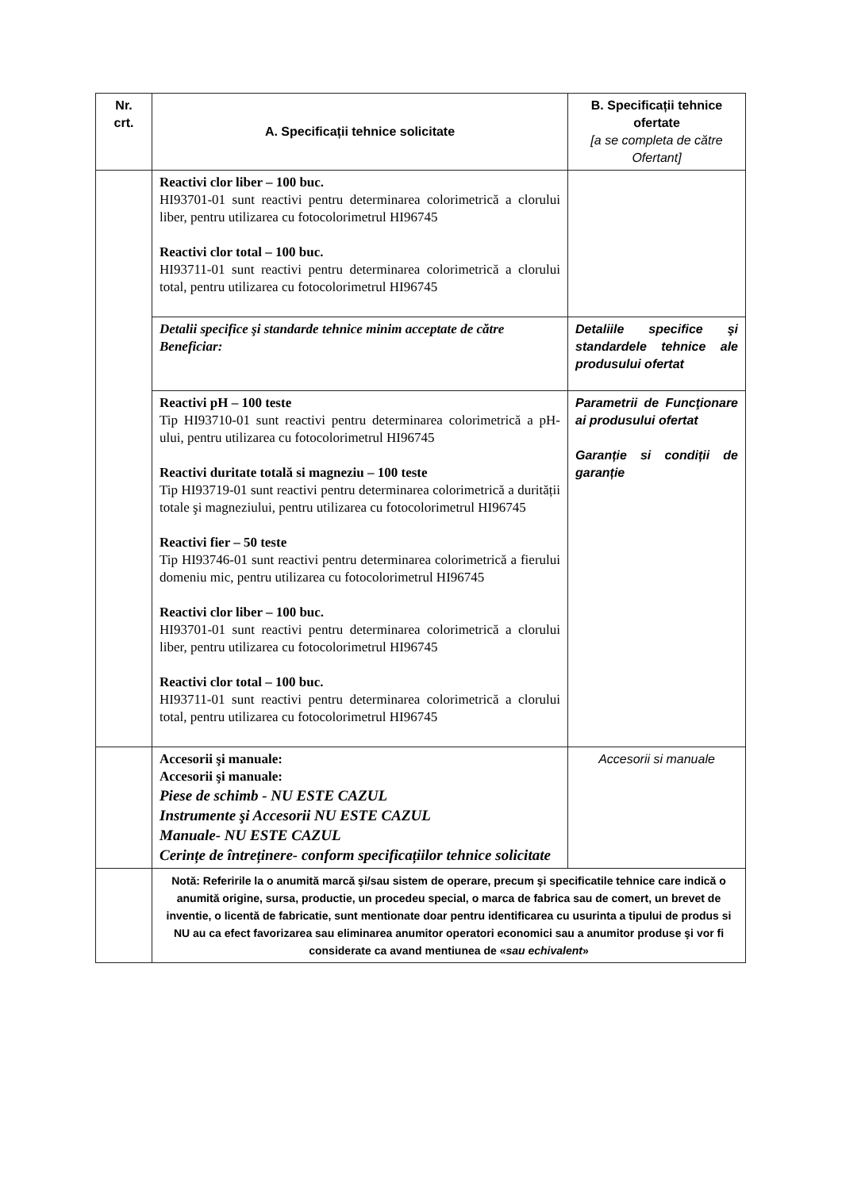| Nr. crt. | A. Specificații tehnice solicitate | B. Specificații tehnice ofertate [a se completa de către Ofertant] |
| --- | --- | --- |
| | Reactivi clor liber – 100 buc. HI93701-01 sunt reactivi pentru determinarea colorimetrică a clorului liber, pentru utilizarea cu fotocolorimetrul HI96745 Reactivi clor total – 100 buc. HI93711-01 sunt reactivi pentru determinarea colorimetrică a clorului total, pentru utilizarea cu fotocolorimetrul HI96745 | |
| | Detalii specifice şi standarde tehnice minim acceptate de către Beneficiar: | Detaliile specifice şi standardele tehnice ale produsului ofertat |
| | Reactivi pH – 100 teste Tip HI93710-01 sunt reactivi pentru determinarea colorimetrică a pH-ului, pentru utilizarea cu fotocolorimetrul HI96745 Reactivi duritate totală si magneziu – 100 teste Tip HI93719-01 sunt reactivi pentru determinarea colorimetrică a durității totale şi magneziului, pentru utilizarea cu fotocolorimetrul HI96745 Reactivi fier – 50 teste Tip HI93746-01 sunt reactivi pentru determinarea colorimetrică a fierului domeniu mic, pentru utilizarea cu fotocolorimetrul HI96745 Reactivi clor liber – 100 buc. HI93701-01 sunt reactivi pentru determinarea colorimetrică a clorului liber, pentru utilizarea cu fotocolorimetrul HI96745 Reactivi clor total – 100 buc. HI93711-01 sunt reactivi pentru determinarea colorimetrică a clorului total, pentru utilizarea cu fotocolorimetrul HI96745 | Parametrii de Funcţionare ai produsului ofertat Garanție si condiții de garanție |
| | Accesorii şi manuale: Accesorii şi manuale: Piese de schimb - NU ESTE CAZUL Instrumente şi Accesorii NU ESTE CAZUL Manuale- NU ESTE CAZUL Cerințe de întreținere- conform specificațiilor tehnice solicitate | Accesorii si manuale |
| | Notă: Referirile la o anumită marcă şi/sau sistem de operare, precum şi specificatile tehnice care indică o anumită origine, sursa, productie, un procedeu special, o marca de fabrica sau de comert, un brevet de inventie, o licentă de fabricatie, sunt mentionate doar pentru identificarea cu usurinta a tipului de produs si NU au ca efect favorizarea sau eliminarea anumitor operatori economici sau a anumitor produse şi vor fi considerate ca avand mentiunea de « sau echivalent » | |